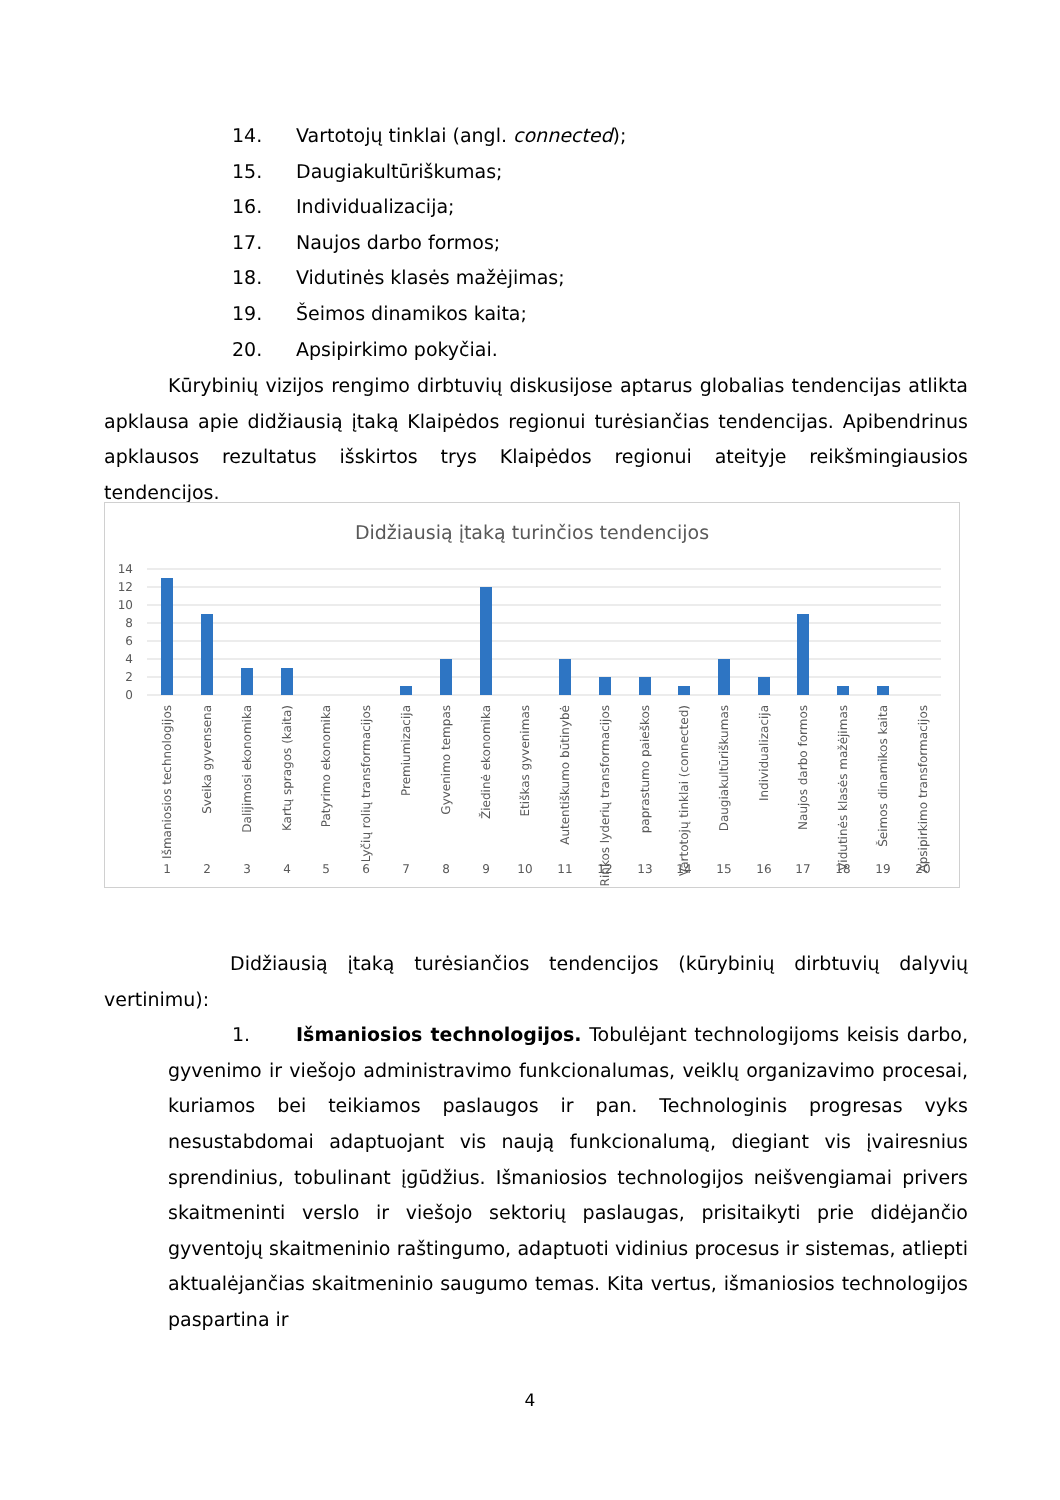14. Vartotojų tinklai (angl. connected);
15. Daugiakultūriškumas;
16. Individualizacija;
17. Naujos darbo formos;
18. Vidutinės klasės mažėjimas;
19. Šeimos dinamikos kaita;
20. Apsipirkimo pokyčiai.
Kūrybinių vizijos rengimo dirbtuvių diskusijose aptarus globalias tendencijas atlikta apklausa apie didžiausią įtaką Klaipėdos regionui turėsiančias tendencijas. Apibendrinus apklausos rezultatus išskirtos trys Klaipėdos regionui ateityje reikšmingiausios tendencijos.
Didžiausią įtaką turinčios tendencijos
14
12
10
8
6
4
2
0
1
2
3
4
5
6
7
8
9
10
11
12
13
14
15
16
17
18
19
20
Išmaniosios technologijos
Sveika gyvensena
Dalijimosi ekonomika
Kartų spragos (kaita)
Patyrimo ekonomika
Lyčių rolių transformacijos
Premiumizacija
Gyvenimo tempas
Žiedinė ekonomika
Etiškas gyvenimas
Autentiškumo būtinybė
Rinkos lyderių transformacijos
paprastumo paieškos
Vartotojų tinklai (connected)
Daugiakultūriškumas
Individualizacija
Naujos darbo formos
Vidutinės klasės mažėjimas
Šeimos dinamikos kaita
Apsipirkimo transformacijos
Didžiausią įtaką turėsiančios tendencijos (kūrybinių dirbtuvių dalyvių vertinimu):
1. Išmaniosios technologijos. Tobulėjant technologijoms keisis darbo, gyvenimo ir viešojo administravimo funkcionalumas, veiklų organizavimo procesai, kuriamos bei teikiamos paslaugos ir pan. Technologinis progresas vyks nesustabdomai adaptuojant vis naują funkcionalumą, diegiant vis įvairesnius sprendinius, tobulinant įgūdžius. Išmaniosios technologijos neišvengiamai privers skaitmeninti verslo ir viešojo sektorių paslaugas, prisitaikyti prie didėjančio gyventojų skaitmeninio raštingumo, adaptuoti vidinius procesus ir sistemas, atliepti aktualėjančias skaitmeninio saugumo temas. Kita vertus, išmaniosios technologijos paspartina ir
4